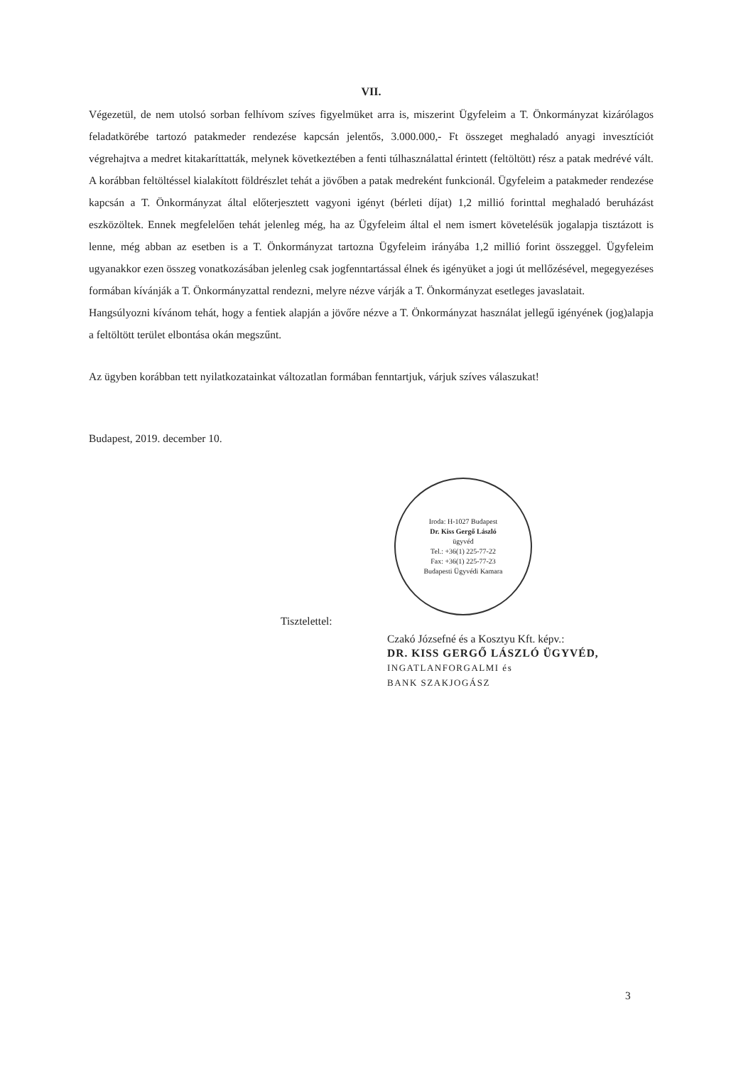VII.
Végezetül, de nem utolsó sorban felhívom szíves figyelmüket arra is, miszerint Ügyfeleim a T. Önkormányzat kizárólagos feladatkörébe tartozó patakmeder rendezése kapcsán jelentős, 3.000.000,- Ft összeget meghaladó anyagi invesztíciót végrehajtva a medret kitakaríttatták, melynek következtében a fenti túlhasználattal érintett (feltöltött) rész a patak medrévé vált. A korábban feltöltéssel kialakított földrészlet tehát a jövőben a patak medreként funkcionál. Ügyfeleim a patakmeder rendezése kapcsán a T. Önkormányzat által előterjesztett vagyoni igényt (bérleti díjat) 1,2 millió forinttal meghaladó beruházást eszközöltek. Ennek megfelelően tehát jelenleg még, ha az Ügyfeleim által el nem ismert követelésük jogalapja tisztázott is lenne, még abban az esetben is a T. Önkormányzat tartozna Ügyfeleim irányába 1,2 millió forint összeggel. Ügyfeleim ugyanakkor ezen összeg vonatkozásában jelenleg csak jogfenntartással élnek és igényüket a jogi út mellőzésével, megegyezéses formában kívánják a T. Önkormányzattal rendezni, melyre nézve várják a T. Önkormányzat esetleges javaslatait.
Hangsúlyozni kívánom tehát, hogy a fentiek alapján a jövőre nézve a T. Önkormányzat használat jellegű igényének (jog)alapja a feltöltött terület elbontása okán megszűnt.
Az ügyben korábban tett nyilatkozatainkat változatlan formában fenntartjuk, várjuk szíves válaszukat!
Budapest, 2019. december 10.
Iroda: H-1027 Budapest
Dr. Kiss Gergő László
ügyvéd
Tel.: +36(1) 225-77-22
Fax: +36(1) 225-77-23
Budapesti Ügyvédi Kamara
Tisztelettel:
Czakó Józsefné és a Kosztyu Kft. képv.:
DR. KISS GERGŐ LÁSZLÓ ÜGYVÉD,
INGATLANFORGALMI és
BANK SZAKJOGÁSZ
3